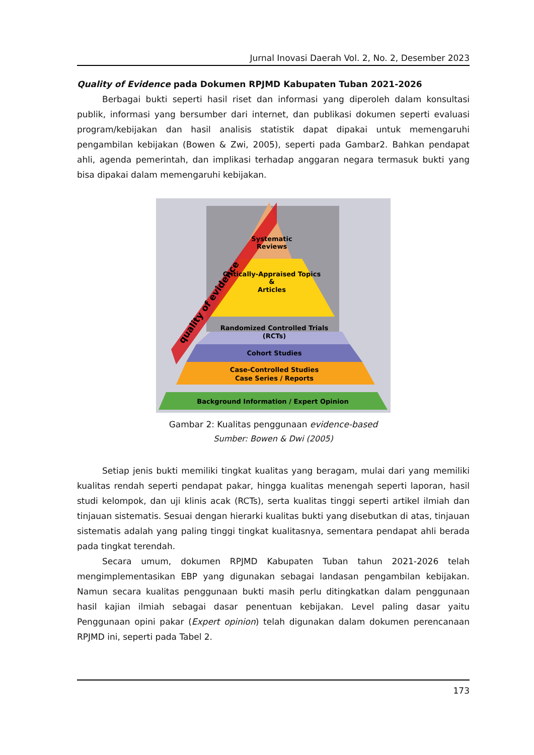Jurnal Inovasi Daerah Vol. 2, No. 2, Desember 2023
Quality of Evidence pada Dokumen RPJMD Kabupaten Tuban 2021-2026
Berbagai bukti seperti hasil riset dan informasi yang diperoleh dalam konsultasi publik, informasi yang bersumber dari internet, dan publikasi dokumen seperti evaluasi program/kebijakan dan hasil analisis statistik dapat dipakai untuk memengaruhi pengambilan kebijakan (Bowen & Zwi, 2005), seperti pada Gambar2. Bahkan pendapat ahli, agenda pemerintah, dan implikasi terhadap anggaran negara termasuk bukti yang bisa dipakai dalam memengaruhi kebijakan.
Systematic
Reviews
Critically-Appraised Topics
&
Articles
Randomized Controlled Trials
(RCTs)
Cohort Studies
Case-Controlled Studies
Case Series / Reports
Background Information / Expert Opinion
quality of evidence
Gambar 2: Kualitas penggunaan evidence-based
Sumber: Bowen & Dwi (2005)
Setiap jenis bukti memiliki tingkat kualitas yang beragam, mulai dari yang memiliki kualitas rendah seperti pendapat pakar, hingga kualitas menengah seperti laporan, hasil studi kelompok, dan uji klinis acak (RCTs), serta kualitas tinggi seperti artikel ilmiah dan tinjauan sistematis. Sesuai dengan hierarki kualitas bukti yang disebutkan di atas, tinjauan sistematis adalah yang paling tinggi tingkat kualitasnya, sementara pendapat ahli berada pada tingkat terendah.
Secara umum, dokumen RPJMD Kabupaten Tuban tahun 2021-2026 telah mengimplementasikan EBP yang digunakan sebagai landasan pengambilan kebijakan. Namun secara kualitas penggunaan bukti masih perlu ditingkatkan dalam penggunaan hasil kajian ilmiah sebagai dasar penentuan kebijakan. Level paling dasar yaitu Penggunaan opini pakar (Expert opinion) telah digunakan dalam dokumen perencanaan RPJMD ini, seperti pada Tabel 2.
173